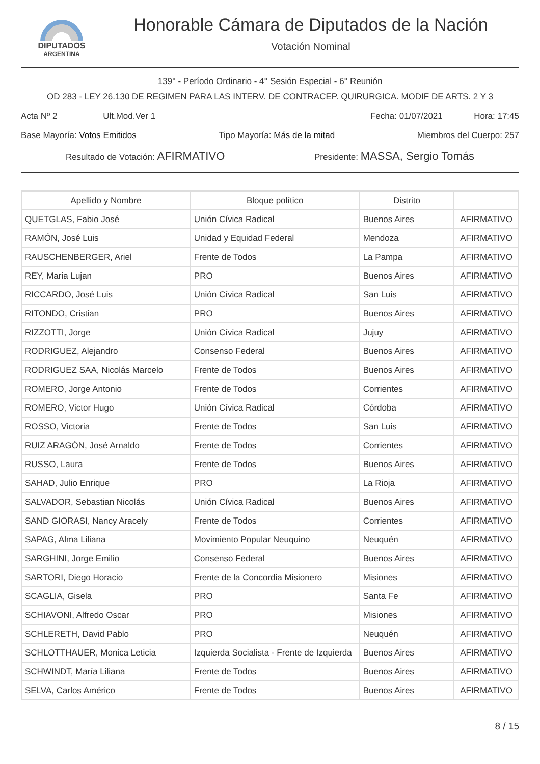DIPUTADOS
ARGENTINA
Honorable Cámara de Diputados de la Nación
Votación Nominal
139° - Período Ordinario - 4° Sesión Especial - 6° Reunión
OD 283 - LEY 26.130 DE REGIMEN PARA LAS INTERV. DE CONTRACEP. QUIRURGICA. MODIF DE ARTS. 2 Y 3
Acta Nº 2 Ult.Mod.Ver 1 Fecha: 01/07/2021 Hora: 17:45
Base Mayoría: Votos Emitidos Tipo Mayoría: Más de la mitad Miembros del Cuerpo: 257
Resultado de Votación: AFIRMATIVO Presidente: MASSA, Sergio Tomás
| Apellido y Nombre | Bloque político | Distrito | |
| --- | --- | --- | --- |
| QUETGLAS, Fabio José | Unión Cívica Radical | Buenos Aires | AFIRMATIVO |
| RAMÓN, José Luis | Unidad y Equidad Federal | Mendoza | AFIRMATIVO |
| RAUSCHENBERGER, Ariel | Frente de Todos | La Pampa | AFIRMATIVO |
| REY, Maria Lujan | PRO | Buenos Aires | AFIRMATIVO |
| RICCARDO, José Luis | Unión Cívica Radical | San Luis | AFIRMATIVO |
| RITONDO, Cristian | PRO | Buenos Aires | AFIRMATIVO |
| RIZZOTTI, Jorge | Unión Cívica Radical | Jujuy | AFIRMATIVO |
| RODRIGUEZ, Alejandro | Consenso Federal | Buenos Aires | AFIRMATIVO |
| RODRIGUEZ SAA, Nicolás Marcelo | Frente de Todos | Buenos Aires | AFIRMATIVO |
| ROMERO, Jorge Antonio | Frente de Todos | Corrientes | AFIRMATIVO |
| ROMERO, Victor Hugo | Unión Cívica Radical | Córdoba | AFIRMATIVO |
| ROSSO, Victoria | Frente de Todos | San Luis | AFIRMATIVO |
| RUIZ ARAGÓN, José Arnaldo | Frente de Todos | Corrientes | AFIRMATIVO |
| RUSSO, Laura | Frente de Todos | Buenos Aires | AFIRMATIVO |
| SAHAD, Julio Enrique | PRO | La Rioja | AFIRMATIVO |
| SALVADOR, Sebastian Nicolás | Unión Cívica Radical | Buenos Aires | AFIRMATIVO |
| SAND GIORASI, Nancy Aracely | Frente de Todos | Corrientes | AFIRMATIVO |
| SAPAG, Alma Liliana | Movimiento Popular Neuquino | Neuquén | AFIRMATIVO |
| SARGHINI, Jorge Emilio | Consenso Federal | Buenos Aires | AFIRMATIVO |
| SARTORI, Diego Horacio | Frente de la Concordia Misionero | Misiones | AFIRMATIVO |
| SCAGLIA, Gisela | PRO | Santa Fe | AFIRMATIVO |
| SCHIAVONI, Alfredo Oscar | PRO | Misiones | AFIRMATIVO |
| SCHLERETH, David Pablo | PRO | Neuquén | AFIRMATIVO |
| SCHLOTTHAUER, Monica Leticia | Izquierda Socialista - Frente de Izquierda | Buenos Aires | AFIRMATIVO |
| SCHWINDT, María Liliana | Frente de Todos | Buenos Aires | AFIRMATIVO |
| SELVA, Carlos Américo | Frente de Todos | Buenos Aires | AFIRMATIVO |
8 / 15